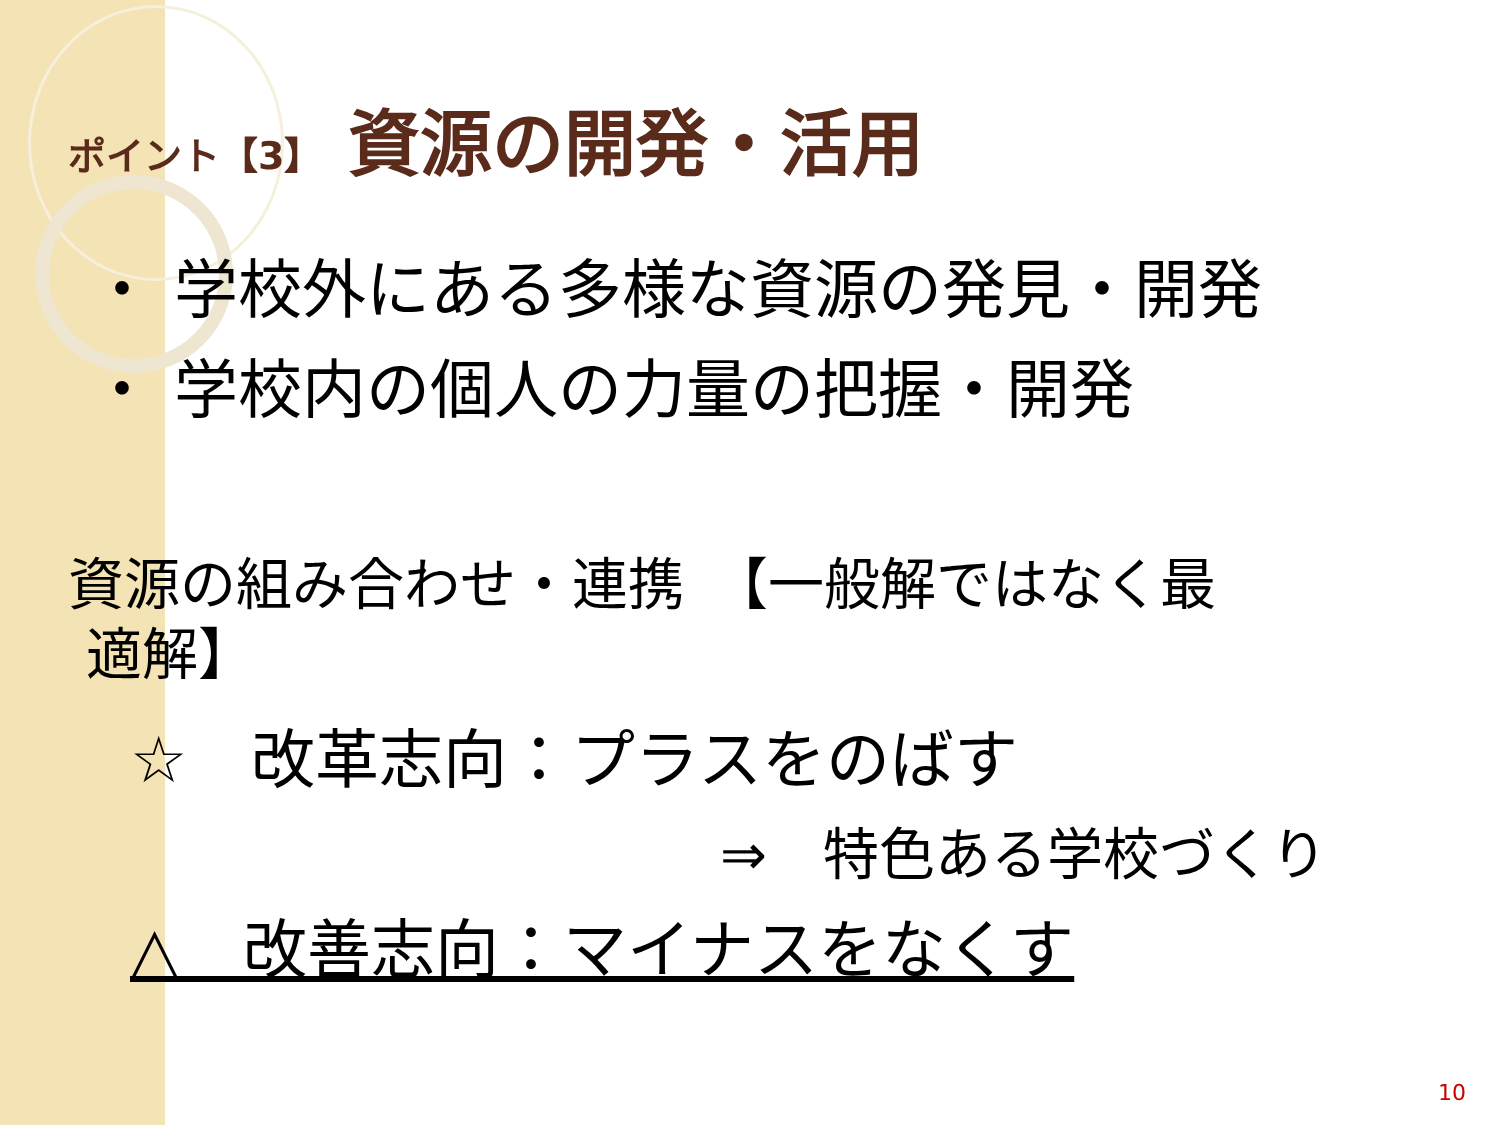ポイント【3】 資源の開発・活用
・ 学校外にある多様な資源の発見・開発
・ 学校内の個人の力量の把握・開発
資源の組み合わせ・連携　【一般解ではなく最
適解】
☆　改革志向：プラスをのばす
⇒　特色ある学校づくり
△　改善志向：マイナスをなくす
10